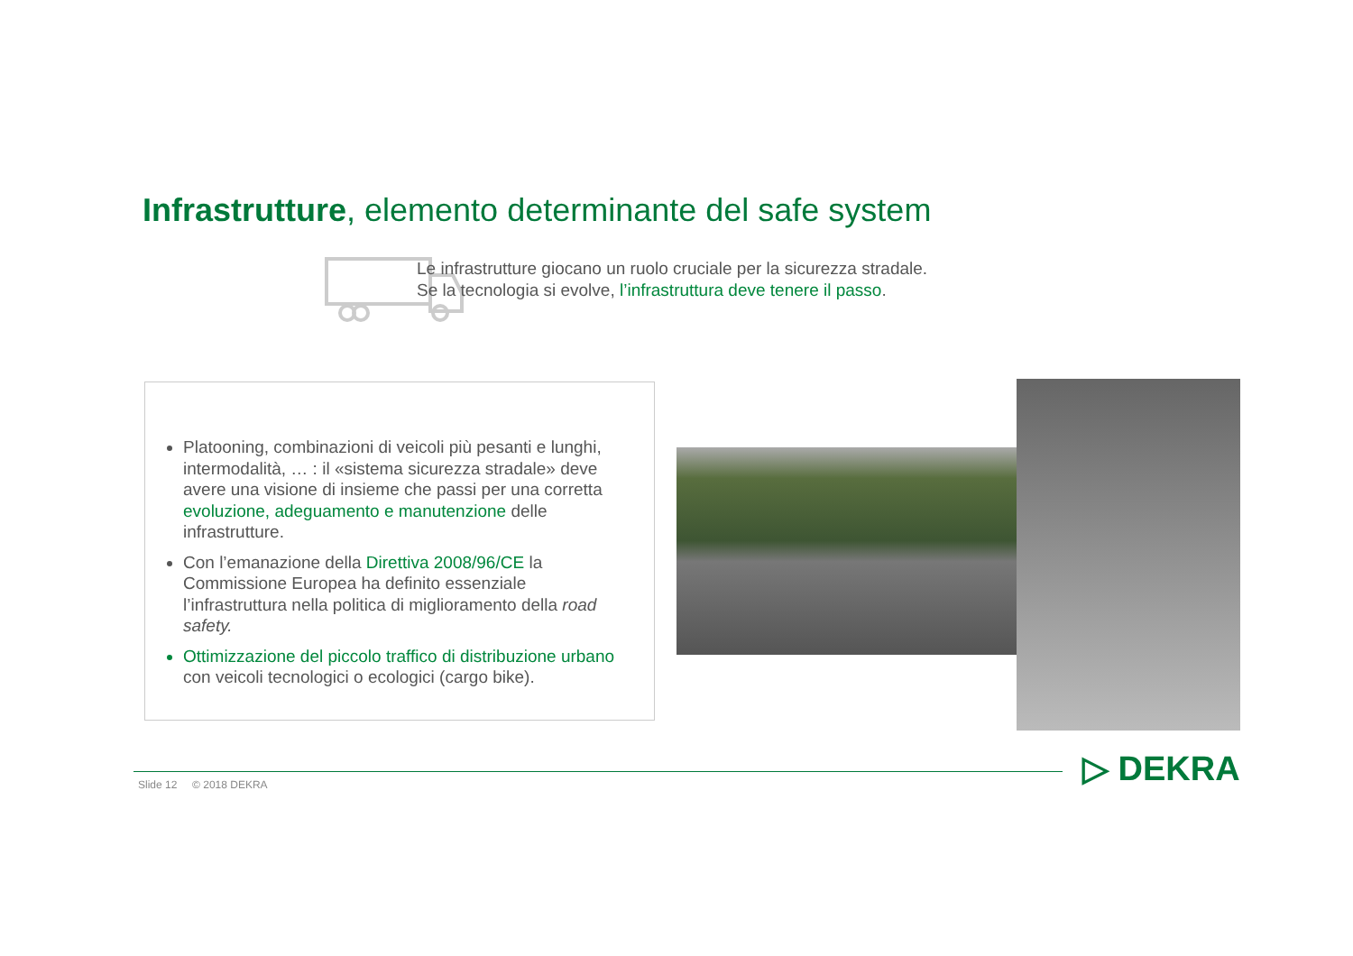Infrastrutture, elemento determinante del safe system
Le infrastrutture giocano un ruolo cruciale per la sicurezza stradale.
Se la tecnologia si evolve, l’infrastruttura deve tenere il passo.
Platooning, combinazioni di veicoli più pesanti e lunghi, intermodalità, … : il «sistema sicurezza stradale» deve avere una visione di insieme che passi per una corretta evoluzione, adeguamento e manutenzione delle infrastrutture.
Con l’emanazione della Direttiva 2008/96/CE la Commissione Europea ha definito essenziale l’infrastruttura nella politica di miglioramento della road safety.
Ottimizzazione del piccolo traffico di distribuzione urbano con veicoli tecnologici o ecologici (cargo bike).
Slide 12 © 2018 DEKRA ▷ DEKRA